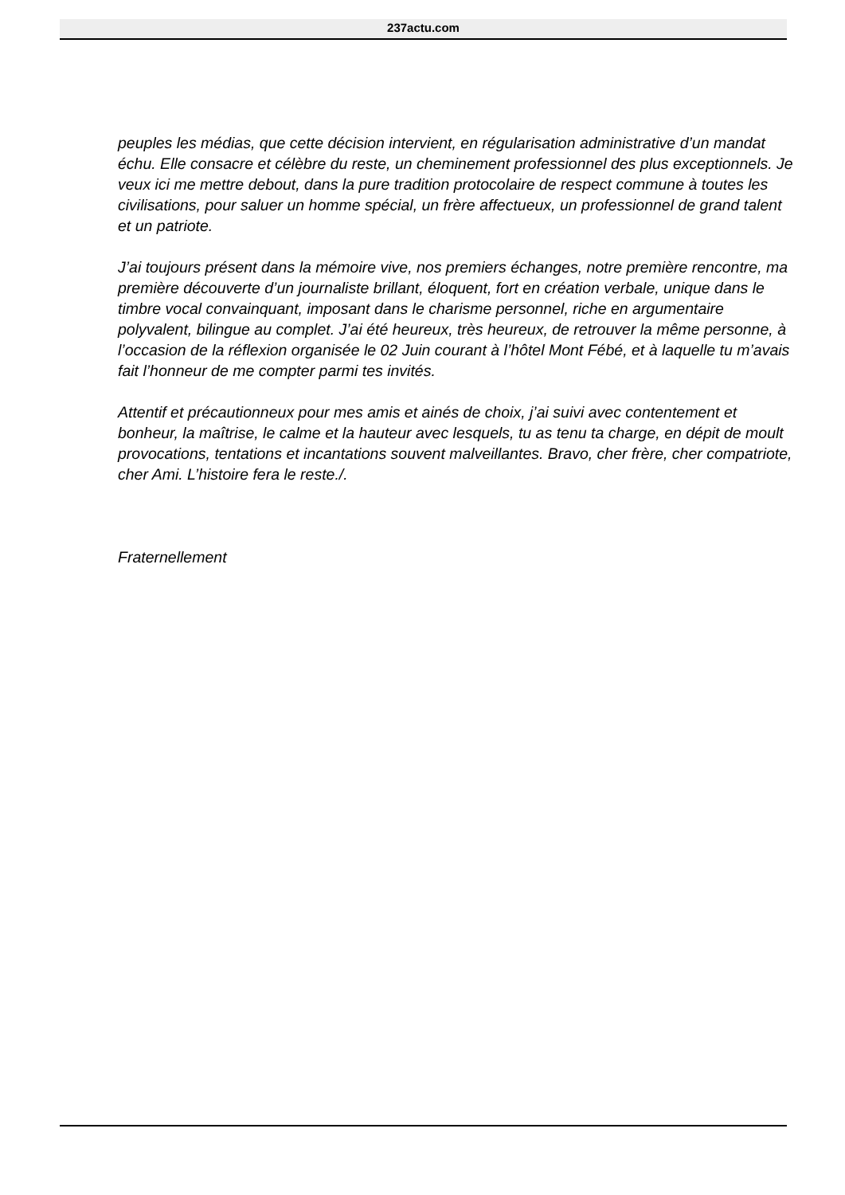237actu.com
peuples les médias, que cette décision intervient, en régularisation administrative d’un mandat échu. Elle consacre et célèbre du reste, un cheminement professionnel des plus exceptionnels. Je veux ici me mettre debout, dans la pure tradition protocolaire de respect commune à toutes les civilisations, pour saluer un homme spécial, un frère affectueux, un professionnel de grand talent et un patriote.
J’ai toujours présent dans la mémoire vive, nos premiers échanges, notre première rencontre, ma première découverte d’un journaliste brillant, éloquent, fort en création verbale, unique dans le timbre vocal convainquant, imposant dans le charisme personnel, riche en argumentaire polyvalent, bilingue au complet. J’ai été heureux, très heureux, de retrouver la même personne, à l’occasion de la réflexion organisée le 02 Juin courant à l’hôtel Mont Fébé, et à laquelle tu m’avais fait l’honneur de me compter parmi tes invités.
Attentif et précautionneux pour mes amis et ainés de choix, j’ai suivi avec contentement et bonheur, la maîtrise, le calme et la hauteur avec lesquels, tu as tenu ta charge, en dépit de moult provocations, tentations et incantations souvent malveillantes. Bravo, cher frère, cher compatriote, cher Ami. L’histoire fera le reste./.
Fraternellement